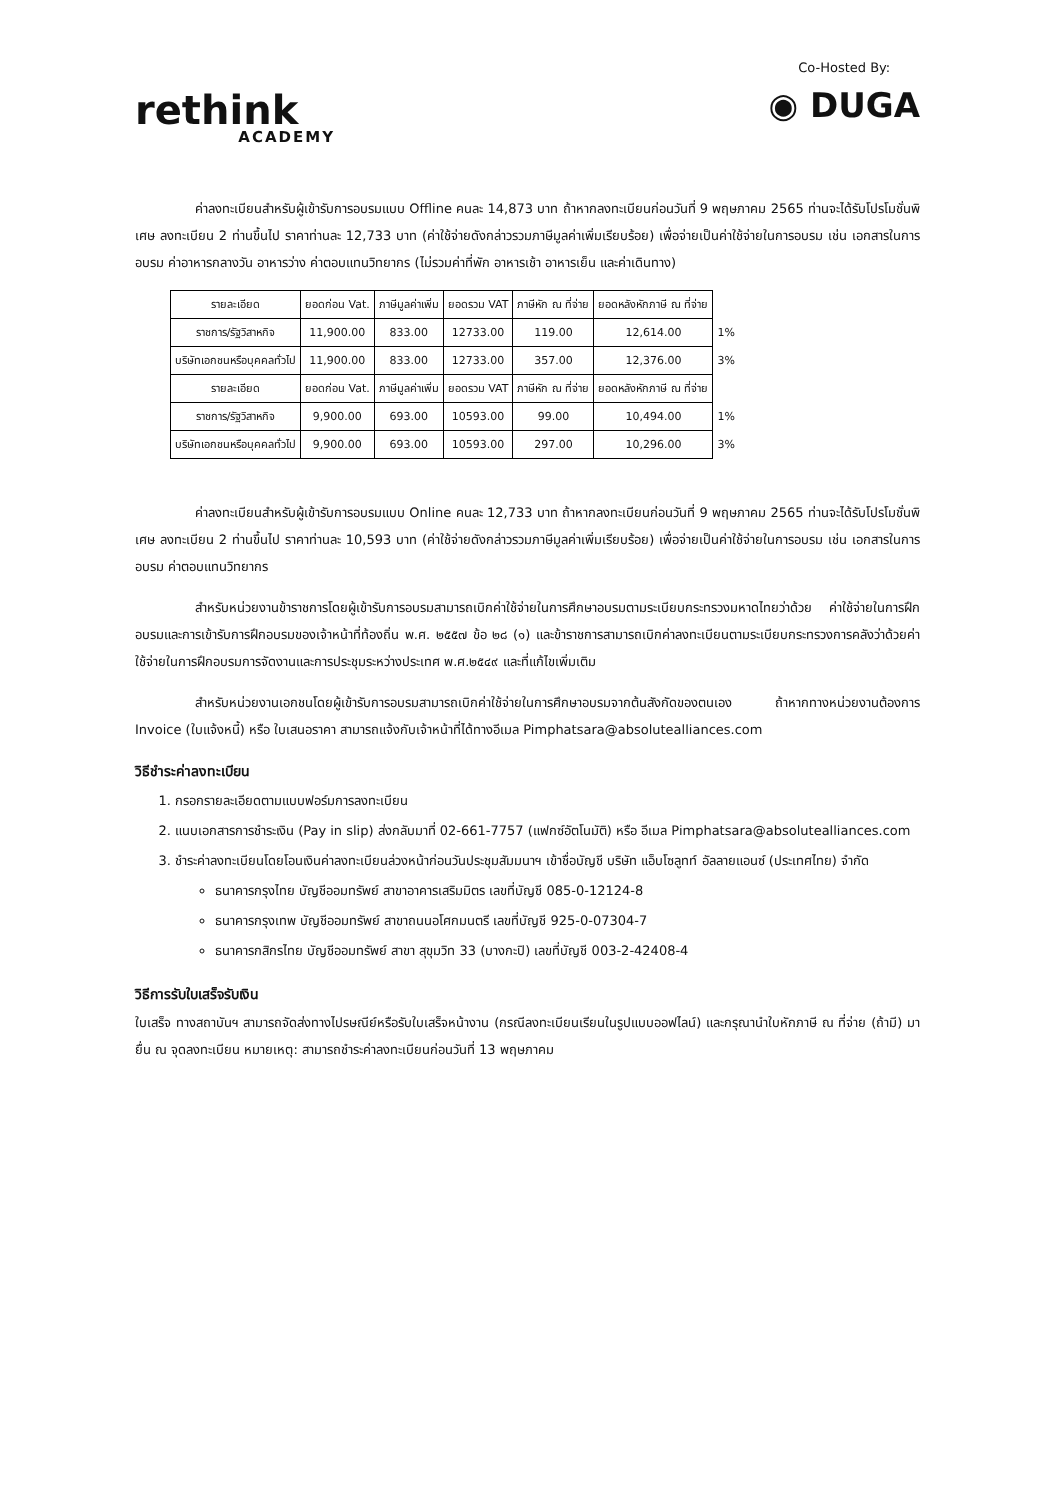rethink
ACADEMY
Co-Hosted By:
◉ DUGA
ค่าลงทะเบียนสำหรับผู้เข้ารับการอบรมแบบ Offline คนละ 14,873 บาท ถ้าหากลงทะเบียนก่อนวันที่ 9 พฤษภาคม 2565 ท่านจะได้รับโปรโมชั่นพิเศษ ลงทะเบียน 2 ท่านขึ้นไป ราคาท่านละ 12,733 บาท (ค่าใช้จ่ายดังกล่าวรวมภาษีมูลค่าเพิ่มเรียบร้อย) เพื่อจ่ายเป็นค่าใช้จ่ายในการอบรม เช่น เอกสารในการอบรม ค่าอาหารกลางวัน อาหารว่าง ค่าตอบแทนวิทยากร (ไม่รวมค่าที่พัก อาหารเช้า อาหารเย็น และค่าเดินทาง)
| รายละเอียด | ยอดก่อน Vat. | ภาษีมูลค่าเพิ่ม | ยอดรวม VAT | ภาษีหัก ณ ที่จ่าย | ยอดหลังหักภาษี ณ ที่จ่าย | |
| ราชการ/รัฐวิสาหกิจ | 11,900.00 | 833.00 | 12733.00 | 119.00 | 12,614.00 | 1% |
| บริษัทเอกชนหรือบุคคลทั่วไป | 11,900.00 | 833.00 | 12733.00 | 357.00 | 12,376.00 | 3% |
| รายละเอียด | ยอดก่อน Vat. | ภาษีมูลค่าเพิ่ม | ยอดรวม VAT | ภาษีหัก ณ ที่จ่าย | ยอดหลังหักภาษี ณ ที่จ่าย | |
| ราชการ/รัฐวิสาหกิจ | 9,900.00 | 693.00 | 10593.00 | 99.00 | 10,494.00 | 1% |
| บริษัทเอกชนหรือบุคคลทั่วไป | 9,900.00 | 693.00 | 10593.00 | 297.00 | 10,296.00 | 3% |
ค่าลงทะเบียนสำหรับผู้เข้ารับการอบรมแบบ Online คนละ 12,733 บาท ถ้าหากลงทะเบียนก่อนวันที่ 9 พฤษภาคม 2565 ท่านจะได้รับโปรโมชั่นพิเศษ ลงทะเบียน 2 ท่านขึ้นไป ราคาท่านละ 10,593 บาท (ค่าใช้จ่ายดังกล่าวรวมภาษีมูลค่าเพิ่มเรียบร้อย) เพื่อจ่ายเป็นค่าใช้จ่ายในการอบรม เช่น เอกสารในการอบรม ค่าตอบแทนวิทยากร
สำหรับหน่วยงานข้าราชการโดยผู้เข้ารับการอบรมสามารถเบิกค่าใช้จ่ายในการศึกษาอบรมตามระเบียบกระทรวงมหาดไทยว่าด้วย ค่าใช้จ่ายในการฝึกอบรมและการเข้ารับการฝึกอบรมของเจ้าหน้าที่ท้องถิ่น พ.ศ. ๒๕๕๗ ข้อ ๒๘ (๑) และข้าราชการสามารถเบิกค่าลงทะเบียนตามระเบียบกระทรวงการคลังว่าด้วยค่าใช้จ่ายในการฝึกอบรมการจัดงานและการประชุมระหว่างประเทศ พ.ศ.๒๕๔๙ และที่แก้ไขเพิ่มเติม
สำหรับหน่วยงานเอกชนโดยผู้เข้ารับการอบรมสามารถเบิกค่าใช้จ่ายในการศึกษาอบรมจากต้นสังกัดของตนเอง ถ้าหากทางหน่วยงานต้องการ Invoice (ใบแจ้งหนี้) หรือ ใบเสนอราคา สามารถแจ้งกับเจ้าหน้าที่ได้ทางอีเมล Pimphatsara@absolutealliances.com
วิธีชำระค่าลงทะเบียน
1. กรอกรายละเอียดตามแบบฟอร์มการลงทะเบียน
2. แนบเอกสารการชำระเงิน (Pay in slip) ส่งกลับมาที่ 02-661-7757 (แฟกซ์อัตโนมัติ) หรือ อีเมล Pimphatsara@absolutealliances.com
3. ชำระค่าลงทะเบียนโดยโอนเงินค่าลงทะเบียนล่วงหน้าก่อนวันประชุมสัมมนาฯ เข้าชื่อบัญชี บริษัท แอ็บโซลูทท์ อัลลายแอนซ์ (ประเทศไทย) จำกัด
ธนาคารกรุงไทย บัญชีออมทรัพย์ สาขาอาคารเสริมมิตร เลขที่บัญชี 085-0-12124-8
ธนาคารกรุงเทพ บัญชีออมทรัพย์ สาขาถนนอโศกมนตรี เลขที่บัญชี 925-0-07304-7
ธนาคารกสิกรไทย บัญชีออมทรัพย์ สาขา สุขุมวิท 33 (บางกะปิ) เลขที่บัญชี 003-2-42408-4
วิธีการรับใบเสร็จรับเงิน
ใบเสร็จ ทางสถาบันฯ สามารถจัดส่งทางไปรษณีย์หรือรับใบเสร็จหน้างาน (กรณีลงทะเบียนเรียนในรูปแบบออฟไลน์) และกรุณานำใบหักภาษี ณ ที่จ่าย (ถ้ามี) มายื่น ณ จุดลงทะเบียน หมายเหตุ: สามารถชำระค่าลงทะเบียนก่อนวันที่ 13 พฤษภาคม